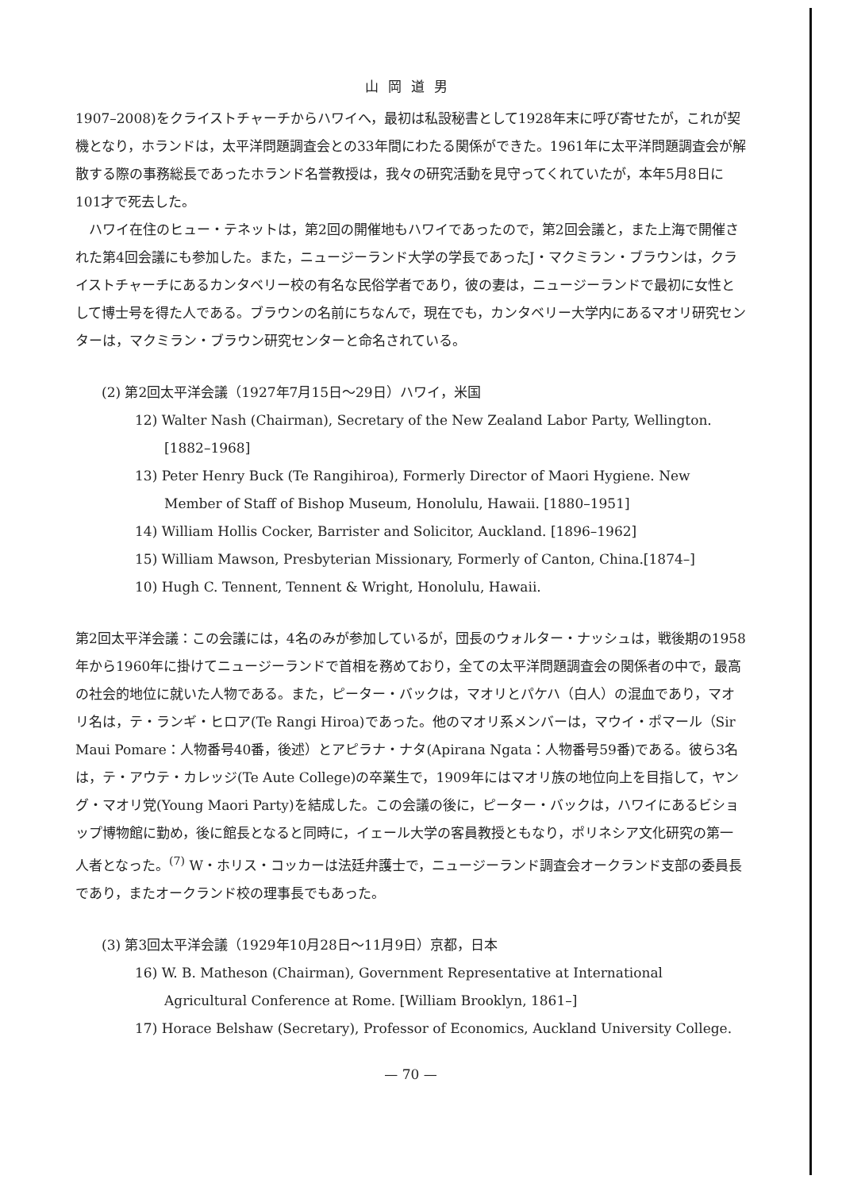山岡道男
1907–2008)をクライストチャーチからハワイへ，最初は私設秘書として1928年末に呼び寄せたが，これが契機となり，ホランドは，太平洋問題調査会との33年間にわたる関係ができた。1961年に太平洋問題調査会が解散する際の事務総長であったホランド名誉教授は，我々の研究活動を見守ってくれていたが，本年5月8日に101才で死去した。
ハワイ在住のヒュー・テネットは，第2回の開催地もハワイであったので，第2回会議と，また上海で開催された第4回会議にも参加した。また，ニュージーランド大学の学長であったJ・マクミラン・ブラウンは，クライストチャーチにあるカンタベリー校の有名な民俗学者であり，彼の妻は，ニュージーランドで最初に女性として博士号を得た人である。ブラウンの名前にちなんで，現在でも，カンタベリー大学内にあるマオリ研究センターは，マクミラン・ブラウン研究センターと命名されている。
(2) 第2回太平洋会議（1927年7月15日～29日）ハワイ，米国
12) Walter Nash (Chairman), Secretary of the New Zealand Labor Party, Wellington. [1882–1968]
13) Peter Henry Buck (Te Rangihiroa), Formerly Director of Maori Hygiene. New Member of Staff of Bishop Museum, Honolulu, Hawaii. [1880–1951]
14) William Hollis Cocker, Barrister and Solicitor, Auckland. [1896–1962]
15) William Mawson, Presbyterian Missionary, Formerly of Canton, China.[1874–]
10) Hugh C. Tennent, Tennent & Wright, Honolulu, Hawaii.
第2回太平洋会議：この会議には，4名のみが参加しているが，団長のウォルター・ナッシュは，戦後期の1958年から1960年に掛けてニュージーランドで首相を務めており，全ての太平洋問題調査会の関係者の中で，最高の社会的地位に就いた人物である。また，ピーター・バックは，マオリとパケハ（白人）の混血であり，マオリ名は，テ・ランギ・ヒロア(Te Rangi Hiroa)であった。他のマオリ系メンバーは，マウイ・ポマール（Sir Maui Pomare：人物番号40番，後述）とアピラナ・ナタ(Apirana Ngata：人物番号59番)である。彼ら3名は，テ・アウテ・カレッジ(Te Aute College)の卒業生で，1909年にはマオリ族の地位向上を目指して，ヤング・マオリ党(Young Maori Party)を結成した。この会議の後に，ピーター・バックは，ハワイにあるビショップ博物館に勤め，後に館長となると同時に，イェール大学の客員教授ともなり，ポリネシア文化研究の第一人者となった。<sup>(7)</sup> W・ホリス・コッカーは法廷弁護士で，ニュージーランド調査会オークランド支部の委員長であり，またオークランド校の理事長でもあった。
(3) 第3回太平洋会議（1929年10月28日～11月9日）京都，日本
16) W. B. Matheson (Chairman), Government Representative at International Agricultural Conference at Rome. [William Brooklyn, 1861–]
17) Horace Belshaw (Secretary), Professor of Economics, Auckland University College.
— 70 —